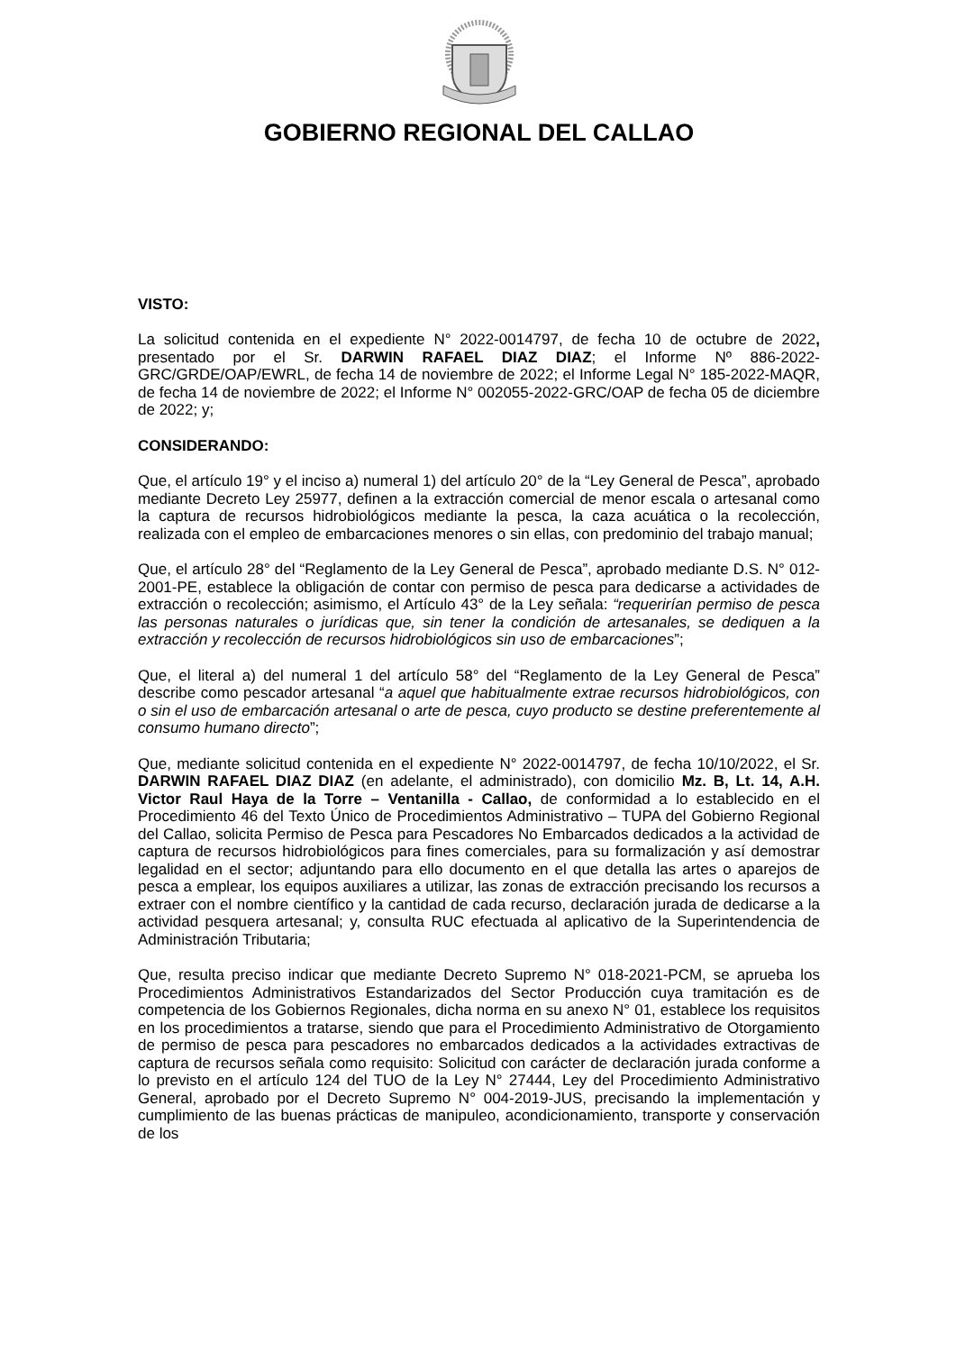GOBIERNO REGIONAL DEL CALLAO
VISTO:
La solicitud contenida en el expediente N° 2022-0014797, de fecha 10 de octubre de 2022, presentado por el Sr. DARWIN RAFAEL DIAZ DIAZ; el Informe Nº 886-2022-GRC/GRDE/OAP/EWRL, de fecha 14 de noviembre de 2022; el Informe Legal N° 185-2022-MAQR, de fecha 14 de noviembre de 2022; el Informe N° 002055-2022-GRC/OAP de fecha 05 de diciembre de 2022; y;
CONSIDERANDO:
Que, el artículo 19° y el inciso a) numeral 1) del artículo 20° de la “Ley General de Pesca”, aprobado mediante Decreto Ley 25977, definen a la extracción comercial de menor escala o artesanal como la captura de recursos hidrobiológicos mediante la pesca, la caza acuática o la recolección, realizada con el empleo de embarcaciones menores o sin ellas, con predominio del trabajo manual;
Que, el artículo 28° del “Reglamento de la Ley General de Pesca”, aprobado mediante D.S. N° 012-2001-PE, establece la obligación de contar con permiso de pesca para dedicarse a actividades de extracción o recolección; asimismo, el Artículo 43° de la Ley señala: “requerirían permiso de pesca las personas naturales o jurídicas que, sin tener la condición de artesanales, se dediquen a la extracción y recolección de recursos hidrobiológicos sin uso de embarcaciones”;
Que, el literal a) del numeral 1 del artículo 58° del “Reglamento de la Ley General de Pesca” describe como pescador artesanal “a aquel que habitualmente extrae recursos hidrobiológicos, con o sin el uso de embarcación artesanal o arte de pesca, cuyo producto se destine preferentemente al consumo humano directo”;
Que, mediante solicitud contenida en el expediente N° 2022-0014797, de fecha 10/10/2022, el Sr. DARWIN RAFAEL DIAZ DIAZ (en adelante, el administrado), con domicilio Mz. B, Lt. 14, A.H. Victor Raul Haya de la Torre – Ventanilla - Callao, de conformidad a lo establecido en el Procedimiento 46 del Texto Único de Procedimientos Administrativo – TUPA del Gobierno Regional del Callao, solicita Permiso de Pesca para Pescadores No Embarcados dedicados a la actividad de captura de recursos hidrobiológicos para fines comerciales, para su formalización y así demostrar legalidad en el sector; adjuntando para ello documento en el que detalla las artes o aparejos de pesca a emplear, los equipos auxiliares a utilizar, las zonas de extracción precisando los recursos a extraer con el nombre científico y la cantidad de cada recurso, declaración jurada de dedicarse a la actividad pesquera artesanal; y, consulta RUC efectuada al aplicativo de la Superintendencia de Administración Tributaria;
Que, resulta preciso indicar que mediante Decreto Supremo N° 018-2021-PCM, se aprueba los Procedimientos Administrativos Estandarizados del Sector Producción cuya tramitación es de competencia de los Gobiernos Regionales, dicha norma en su anexo N° 01, establece los requisitos en los procedimientos a tratarse, siendo que para el Procedimiento Administrativo de Otorgamiento de permiso de pesca para pescadores no embarcados dedicados a la actividades extractivas de captura de recursos señala como requisito: Solicitud con carácter de declaración jurada conforme a lo previsto en el artículo 124 del TUO de la Ley N° 27444, Ley del Procedimiento Administrativo General, aprobado por el Decreto Supremo N° 004-2019-JUS, precisando la implementación y cumplimiento de las buenas prácticas de manipuleo, acondicionamiento, transporte y conservación de los